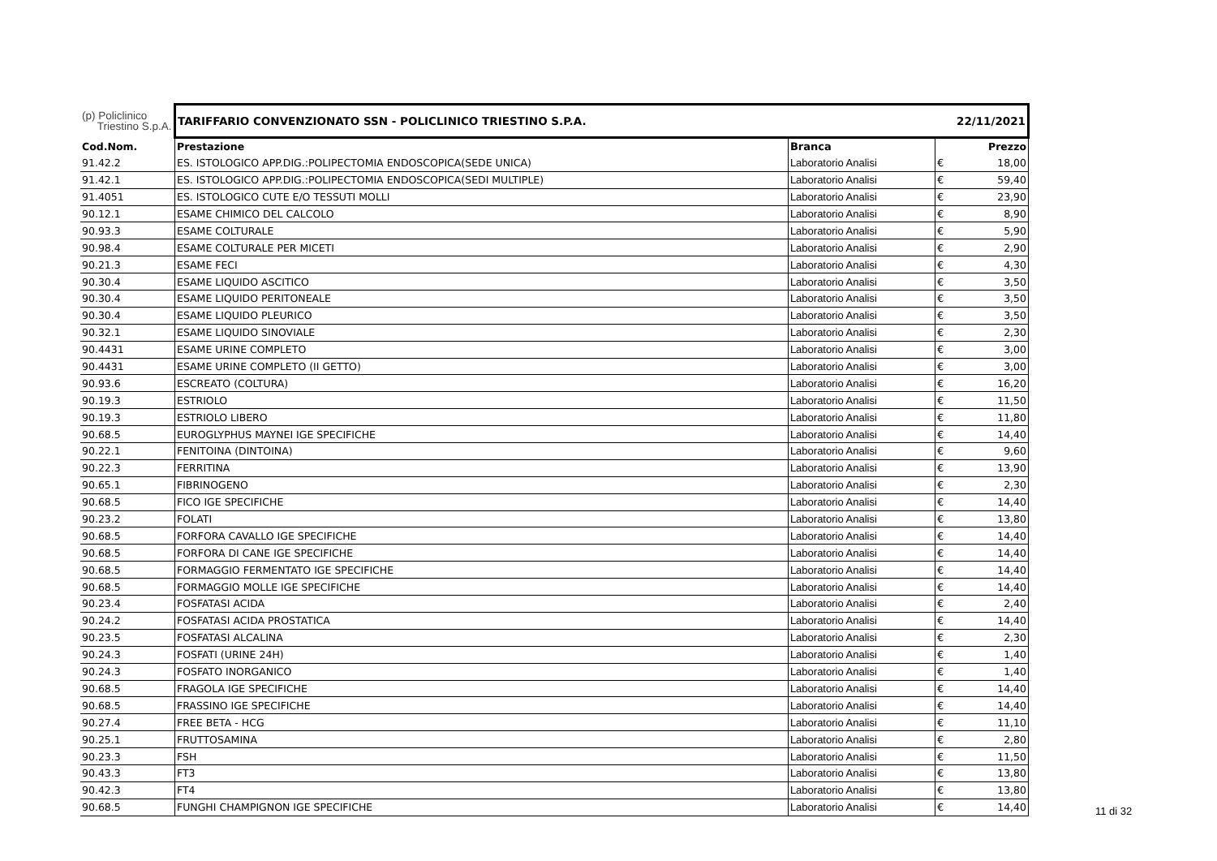| (p) Policlinico Triestino S.p.A. | TARIFFARIO CONVENZIONATO SSN - POLICLINICO TRIESTINO S.P.A. | | | 22/11/2021 |
| Cod.Nom. | Prestazione | Branca | | Prezzo |
| 91.42.2 | ES. ISTOLOGICO APP.DIG.:POLIPECTOMIA ENDOSCOPICA(SEDE UNICA) | Laboratorio Analisi | € | 18,00 |
| 91.42.1 | ES. ISTOLOGICO APP.DIG.:POLIPECTOMIA ENDOSCOPICA(SEDI MULTIPLE) | Laboratorio Analisi | € | 59,40 |
| 91.4051 | ES. ISTOLOGICO CUTE E/O TESSUTI MOLLI | Laboratorio Analisi | € | 23,90 |
| 90.12.1 | ESAME CHIMICO DEL CALCOLO | Laboratorio Analisi | € | 8,90 |
| 90.93.3 | ESAME COLTURALE | Laboratorio Analisi | € | 5,90 |
| 90.98.4 | ESAME COLTURALE PER MICETI | Laboratorio Analisi | € | 2,90 |
| 90.21.3 | ESAME FECI | Laboratorio Analisi | € | 4,30 |
| 90.30.4 | ESAME LIQUIDO ASCITICO | Laboratorio Analisi | € | 3,50 |
| 90.30.4 | ESAME LIQUIDO PERITONEALE | Laboratorio Analisi | € | 3,50 |
| 90.30.4 | ESAME LIQUIDO PLEURICO | Laboratorio Analisi | € | 3,50 |
| 90.32.1 | ESAME LIQUIDO SINOVIALE | Laboratorio Analisi | € | 2,30 |
| 90.4431 | ESAME URINE COMPLETO | Laboratorio Analisi | € | 3,00 |
| 90.4431 | ESAME URINE COMPLETO (II GETTO) | Laboratorio Analisi | € | 3,00 |
| 90.93.6 | ESCREATO (COLTURA) | Laboratorio Analisi | € | 16,20 |
| 90.19.3 | ESTRIOLO | Laboratorio Analisi | € | 11,50 |
| 90.19.3 | ESTRIOLO LIBERO | Laboratorio Analisi | € | 11,80 |
| 90.68.5 | EUROGLYPHUS MAYNEI IGE SPECIFICHE | Laboratorio Analisi | € | 14,40 |
| 90.22.1 | FENITOINA (DINTOINA) | Laboratorio Analisi | € | 9,60 |
| 90.22.3 | FERRITINA | Laboratorio Analisi | € | 13,90 |
| 90.65.1 | FIBRINOGENO | Laboratorio Analisi | € | 2,30 |
| 90.68.5 | FICO IGE SPECIFICHE | Laboratorio Analisi | € | 14,40 |
| 90.23.2 | FOLATI | Laboratorio Analisi | € | 13,80 |
| 90.68.5 | FORFORA CAVALLO IGE SPECIFICHE | Laboratorio Analisi | € | 14,40 |
| 90.68.5 | FORFORA DI CANE IGE SPECIFICHE | Laboratorio Analisi | € | 14,40 |
| 90.68.5 | FORMAGGIO FERMENTATO IGE SPECIFICHE | Laboratorio Analisi | € | 14,40 |
| 90.68.5 | FORMAGGIO MOLLE IGE SPECIFICHE | Laboratorio Analisi | € | 14,40 |
| 90.23.4 | FOSFATASI ACIDA | Laboratorio Analisi | € | 2,40 |
| 90.24.2 | FOSFATASI ACIDA PROSTATICA | Laboratorio Analisi | € | 14,40 |
| 90.23.5 | FOSFATASI ALCALINA | Laboratorio Analisi | € | 2,30 |
| 90.24.3 | FOSFATI (URINE 24H) | Laboratorio Analisi | € | 1,40 |
| 90.24.3 | FOSFATO INORGANICO | Laboratorio Analisi | € | 1,40 |
| 90.68.5 | FRAGOLA IGE SPECIFICHE | Laboratorio Analisi | € | 14,40 |
| 90.68.5 | FRASSINO IGE SPECIFICHE | Laboratorio Analisi | € | 14,40 |
| 90.27.4 | FREE BETA - HCG | Laboratorio Analisi | € | 11,10 |
| 90.25.1 | FRUTTOSAMINA | Laboratorio Analisi | € | 2,80 |
| 90.23.3 | FSH | Laboratorio Analisi | € | 11,50 |
| 90.43.3 | FT3 | Laboratorio Analisi | € | 13,80 |
| 90.42.3 | FT4 | Laboratorio Analisi | € | 13,80 |
| 90.68.5 | FUNGHI CHAMPIGNON IGE SPECIFICHE | Laboratorio Analisi | € | 14,40 |
11 di 32